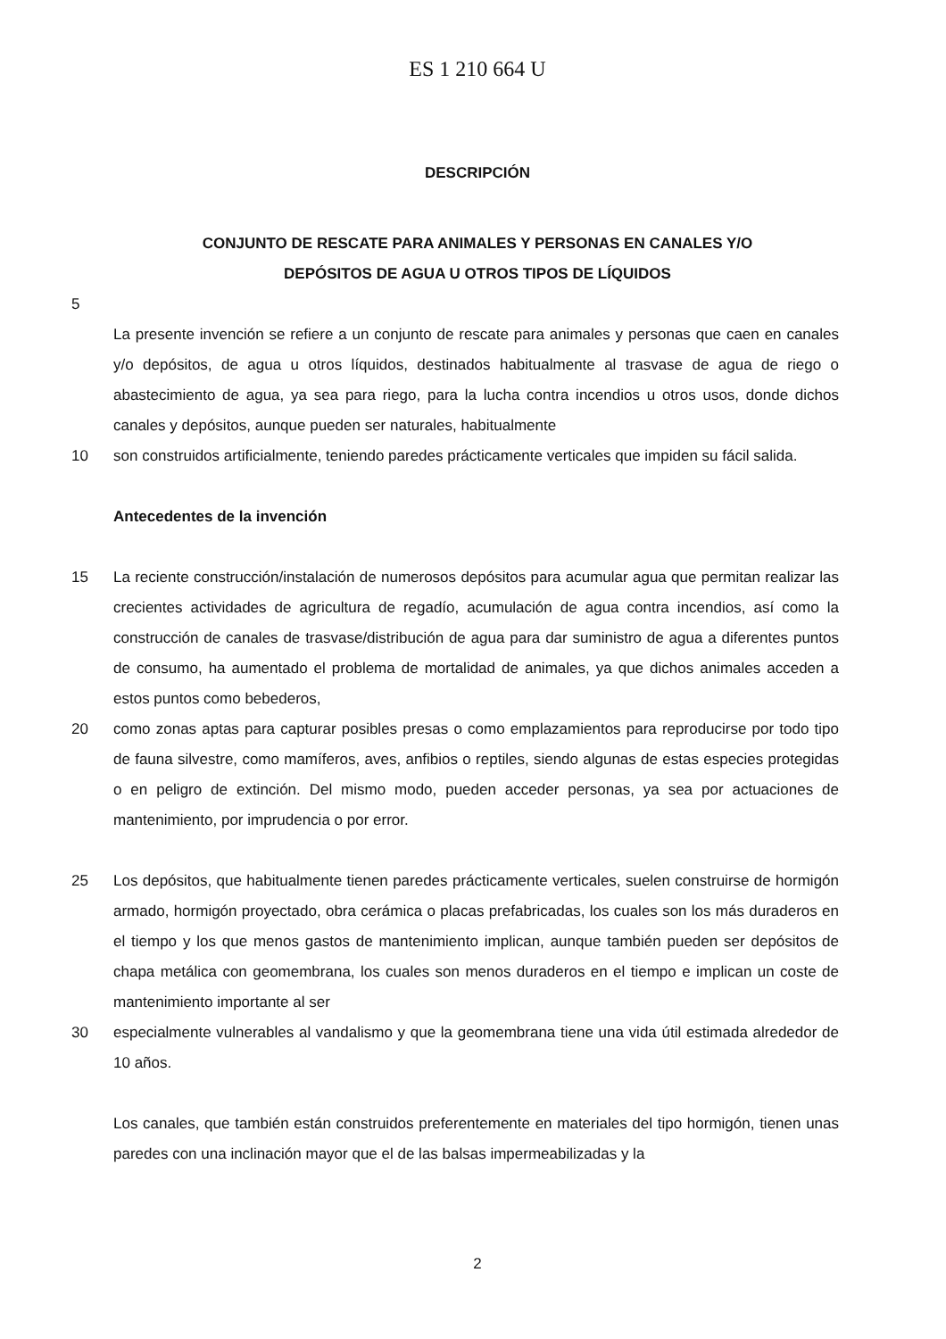ES 1 210 664 U
DESCRIPCIÓN
CONJUNTO DE RESCATE PARA ANIMALES Y PERSONAS EN CANALES Y/O
DEPÓSITOS DE AGUA U OTROS TIPOS DE LÍQUIDOS
5
La presente invención se refiere a un conjunto de rescate para animales y personas que caen en canales y/o depósitos, de agua u otros líquidos, destinados habitualmente al trasvase de agua de riego o abastecimiento de agua, ya sea para riego, para la lucha contra incendios u otros usos, donde dichos canales y depósitos, aunque pueden ser naturales, habitualmente
10 son construidos artificialmente, teniendo paredes prácticamente verticales que impiden su fácil salida.
Antecedentes de la invención
15 La reciente construcción/instalación de numerosos depósitos para acumular agua que permitan realizar las crecientes actividades de agricultura de regadío, acumulación de agua contra incendios, así como la construcción de canales de trasvase/distribución de agua para dar suministro de agua a diferentes puntos de consumo, ha aumentado el problema de mortalidad de animales, ya que dichos animales acceden a estos puntos como bebederos,
20 como zonas aptas para capturar posibles presas o como emplazamientos para reproducirse por todo tipo de fauna silvestre, como mamíferos, aves, anfibios o reptiles, siendo algunas de estas especies protegidas o en peligro de extinción. Del mismo modo, pueden acceder personas, ya sea por actuaciones de mantenimiento, por imprudencia o por error.
25 Los depósitos, que habitualmente tienen paredes prácticamente verticales, suelen construirse de hormigón armado, hormigón proyectado, obra cerámica o placas prefabricadas, los cuales son los más duraderos en el tiempo y los que menos gastos de mantenimiento implican, aunque también pueden ser depósitos de chapa metálica con geomembrana, los cuales son menos duraderos en el tiempo e implican un coste de mantenimiento importante al ser
30 especialmente vulnerables al vandalismo y que la geomembrana tiene una vida útil estimada alrededor de 10 años.
Los canales, que también están construidos preferentemente en materiales del tipo hormigón, tienen unas paredes con una inclinación mayor que el de las balsas impermeabilizadas y la
2